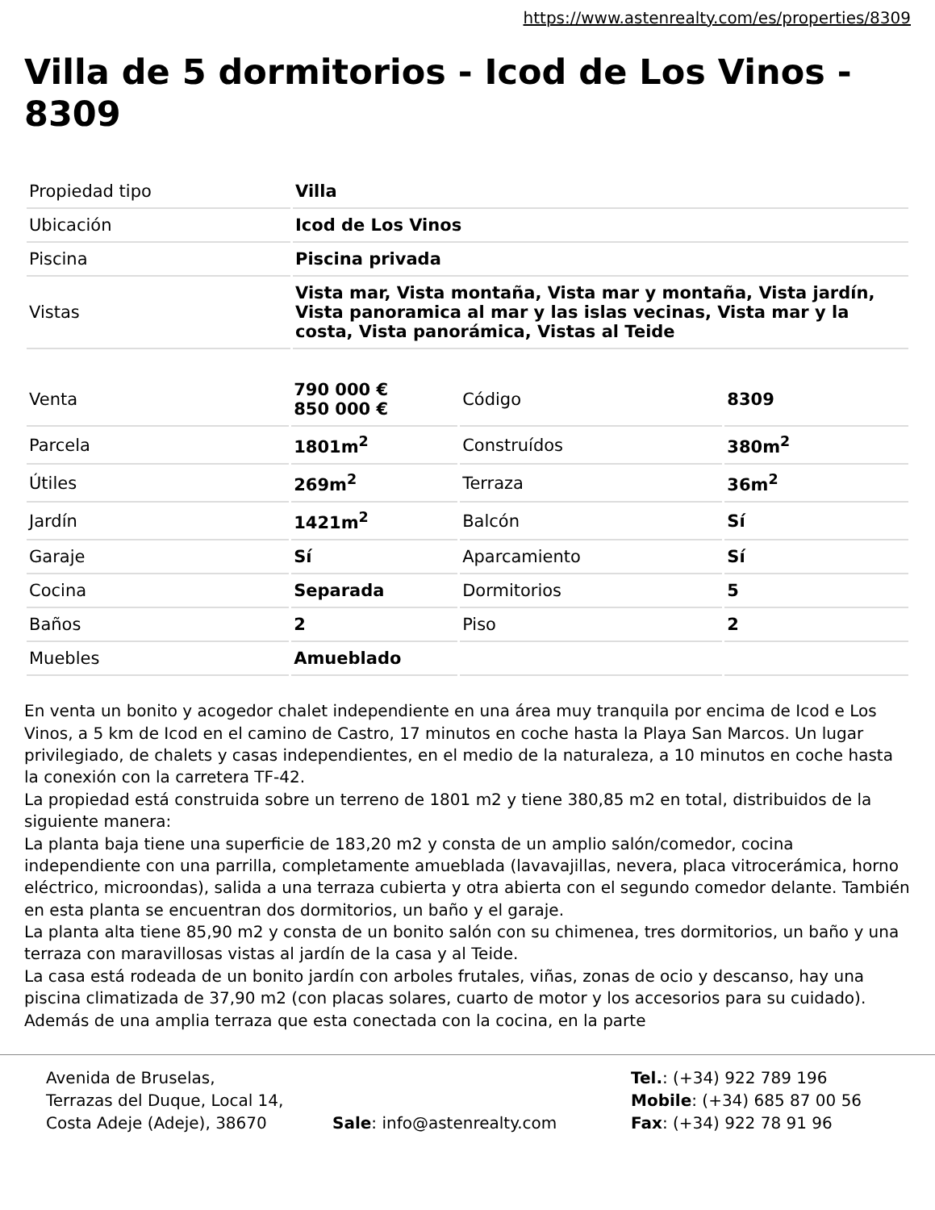https://www.astenrealty.com/es/properties/8309
Villa de 5 dormitorios - Icod de Los Vinos - 8309
| Propiedad tipo | Villa |
| Ubicación | Icod de Los Vinos |
| Piscina | Piscina privada |
| Vistas | Vista mar, Vista montaña, Vista mar y montaña, Vista jardín, Vista panoramica al mar y las islas vecinas, Vista mar y la costa, Vista panorámica, Vistas al Teide |
| Venta | 790 000 € 850 000 € | Código | 8309 |
| Parcela | 1801m<sup>2</sup> | Construídos | 380m<sup>2</sup> |
| Útiles | 269m<sup>2</sup> | Terraza | 36m<sup>2</sup> |
| Jardín | 1421m<sup>2</sup> | Balcón | Sí |
| Garaje | Sí | Aparcamiento | Sí |
| Cocina | Separada | Dormitorios | 5 |
| Baños | 2 | Piso | 2 |
| Muebles | Amueblado | | |
En venta un bonito y acogedor chalet independiente en una área muy tranquila por encima de Icod e Los Vinos, a 5 km de Icod en el camino de Castro, 17 minutos en coche hasta la Playa San Marcos. Un lugar privilegiado, de chalets y casas independientes, en el medio de la naturaleza, a 10 minutos en coche hasta la conexión con la carretera TF-42.
La propiedad está construida sobre un terreno de 1801 m2 y tiene 380,85 m2 en total, distribuidos de la siguiente manera:
La planta baja tiene una superficie de 183,20 m2 y consta de un amplio salón/comedor, cocina independiente con una parrilla, completamente amueblada (lavavajillas, nevera, placa vitrocerámica, horno eléctrico, microondas), salida a una terraza cubierta y otra abierta con el segundo comedor delante. También en esta planta se encuentran dos dormitorios, un baño y el garaje.
La planta alta tiene 85,90 m2 y consta de un bonito salón con su chimenea, tres dormitorios, un baño y una terraza con maravillosas vistas al jardín de la casa y al Teide.
La casa está rodeada de un bonito jardín con arboles frutales, viñas, zonas de ocio y descanso, hay una piscina climatizada de 37,90 m2 (con placas solares, cuarto de motor y los accesorios para su cuidado). Además de una amplia terraza que esta conectada con la cocina, en la parte
Avenida de Bruselas,
Terrazas del Duque, Local 14,
Costa Adeje (Adeje), 38670
Sale: info@astenrealty.com Tel.: (+34) 922 789 196
Mobile: (+34) 685 87 00 56
Fax: (+34) 922 78 91 96